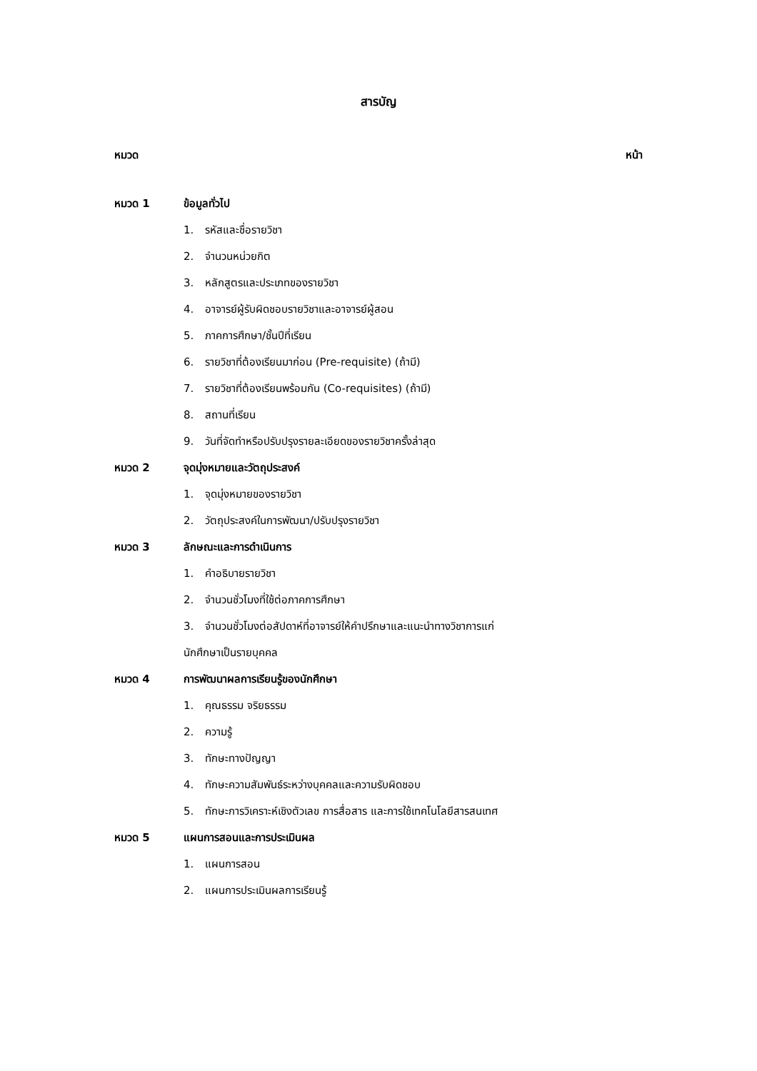สารบัญ
หมวด หน้า
หมวด 1 ข้อมูลทั่วไป
1. รหัสและชื่อรายวิชา
2. จำนวนหน่วยกิต
3. หลักสูตรและประเภทของรายวิชา
4. อาจารย์ผู้รับผิดชอบรายวิชาและอาจารย์ผู้สอน
5. ภาคการศึกษา/ชั้นปีที่เรียน
6. รายวิชาที่ต้องเรียนมาก่อน (Pre-requisite) (ถ้ามี)
7. รายวิชาที่ต้องเรียนพร้อมกัน (Co-requisites) (ถ้ามี)
8. สถานที่เรียน
9. วันที่จัดทำหรือปรับปรุงรายละเอียดของรายวิชาครั้งล่าสุด
หมวด 2 จุดมุ่งหมายและวัตถุประสงค์
1. จุดมุ่งหมายของรายวิชา
2. วัตถุประสงค์ในการพัฒนา/ปรับปรุงรายวิชา
หมวด 3 ลักษณะและการดำเนินการ
1. คำอธิบายรายวิชา
2. จำนวนชั่วโมงที่ใช้ต่อภาคการศึกษา
3. จำนวนชั่วโมงต่อสัปดาห์ที่อาจารย์ให้คำปรึกษาและแนะนำทางวิชาการแก่
นักศึกษาเป็นรายบุคคล
หมวด 4 การพัฒนาผลการเรียนรู้ของนักศึกษา
1. คุณธรรม จริยธรรม
2. ความรู้
3. ทักษะทางปัญญา
4. ทักษะความสัมพันธ์ระหว่างบุคคลและความรับผิดชอบ
5. ทักษะการวิเคราะห์เชิงตัวเลข การสื่อสาร และการใช้เทคโนโลยีสารสนเทศ
หมวด 5 แผนการสอนและการประเมินผล
1. แผนการสอน
2. แผนการประเมินผลการเรียนรู้